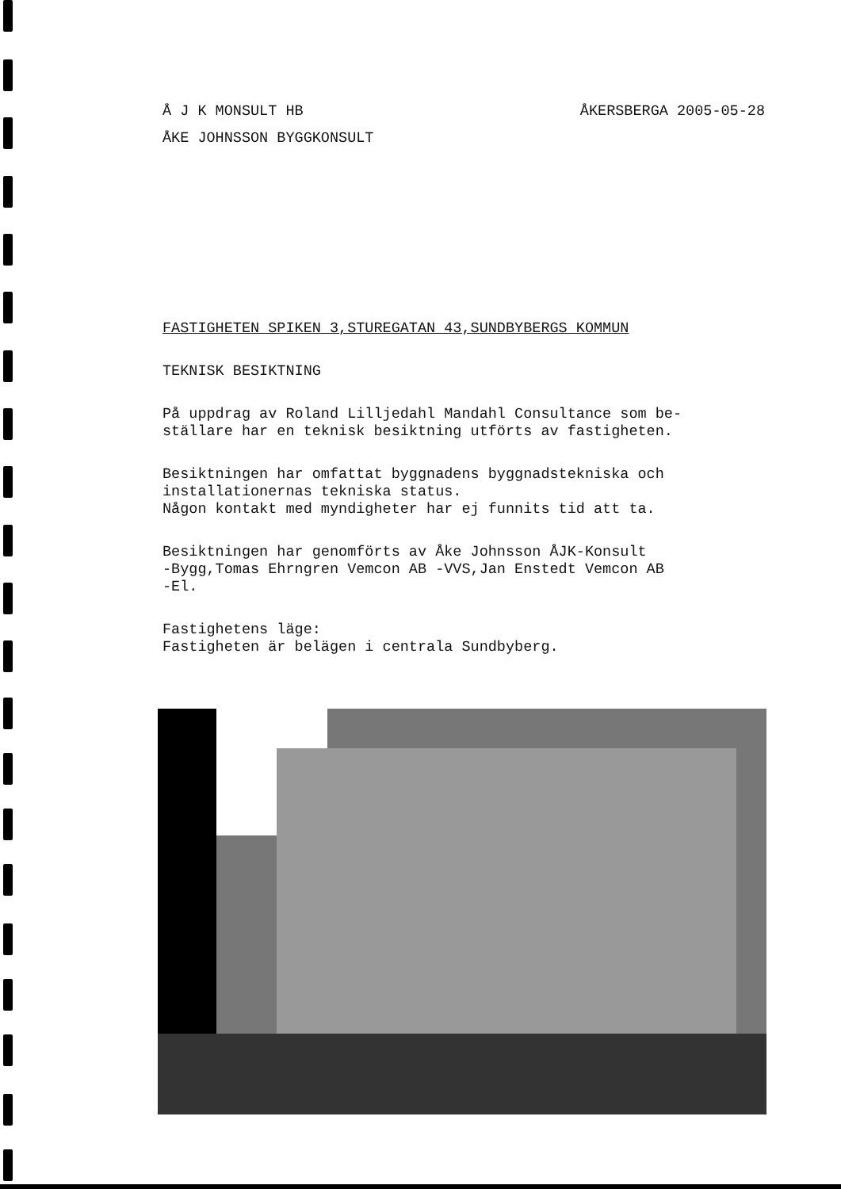Å J K MONSULT HB
ÅKERSBERGA 2005-05-28
ÅKE JOHNSSON BYGGKONSULT
FASTIGHETEN SPIKEN 3,STUREGATAN 43,SUNDBYBERGS KOMMUN
TEKNISK BESIKTNING
På uppdrag av Roland Lilljedahl Mandahl Consultance som be- ställare har en teknisk besiktning utförts av fastigheten.
Besiktningen har omfattat byggnadens byggnadstekniska och installationernas tekniska status. Någon kontakt med myndigheter har ej funnits tid att ta.
Besiktningen har genomförts av Åke Johnsson ÅJK-Konsult -Bygg,Tomas Ehrngren Vemcon AB -VVS,Jan Enstedt Vemcon AB -El.
Fastighetens läge: Fastigheten är belägen i centrala Sundbyberg.